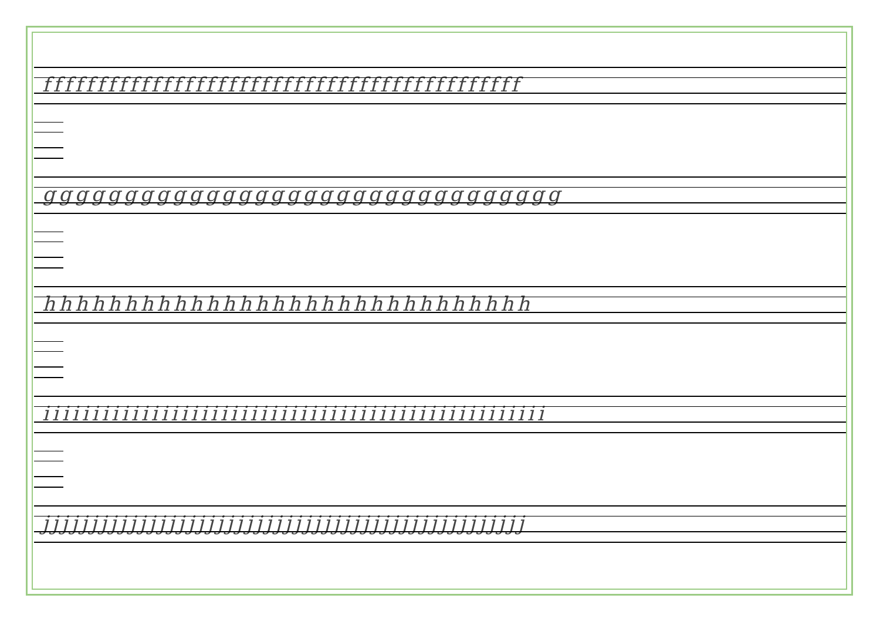ffffffffffffffffffffffffffffffffffffffffffff
gggggggggggggggggggggggggggggggg
hhhhhhhhhhhhhhhhhhhhhhhhhhhhhh
iiiiiiiiiiiiiiiiiiiiiiiiiiiiiiiiiiiiiiiiiiiiiiiiiii
jjjjjjjjjjjjjjjjjjjjjjjjjjjjjjjjjjjjjjjjjjjjjjjjjj